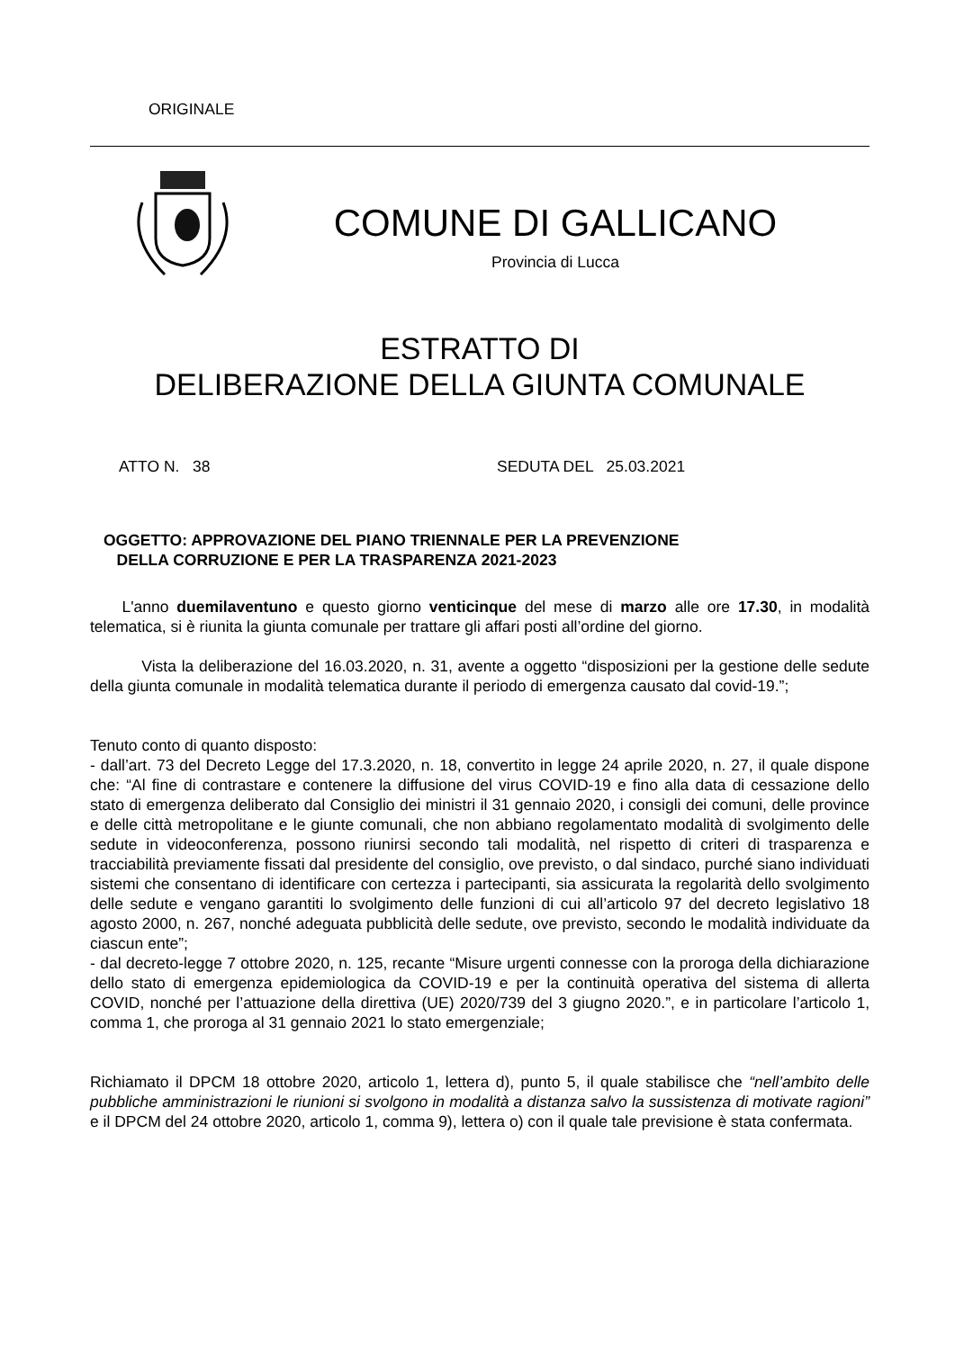ORIGINALE
COMUNE DI GALLICANO
Provincia di Lucca
ESTRATTO DI
DELIBERAZIONE DELLA GIUNTA COMUNALE
ATTO N. 38 SEDUTA DEL 25.03.2021
OGGETTO: APPROVAZIONE DEL PIANO TRIENNALE PER LA PREVENZIONE
DELLA CORRUZIONE E PER LA TRASPARENZA 2021-2023
L'anno duemilaventuno e questo giorno venticinque del mese di marzo alle ore 17.30, in modalità telematica, si è riunita la giunta comunale per trattare gli affari posti all’ordine del giorno.
Vista la deliberazione del 16.03.2020, n. 31, avente a oggetto “disposizioni per la gestione delle sedute della giunta comunale in modalità telematica durante il periodo di emergenza causato dal covid-19.”;
Tenuto conto di quanto disposto:
- dall’art. 73 del Decreto Legge del 17.3.2020, n. 18, convertito in legge 24 aprile 2020, n. 27, il quale dispone che: “Al fine di contrastare e contenere la diffusione del virus COVID-19 e fino alla data di cessazione dello stato di emergenza deliberato dal Consiglio dei ministri il 31 gennaio 2020, i consigli dei comuni, delle province e delle città metropolitane e le giunte comunali, che non abbiano regolamentato modalità di svolgimento delle sedute in videoconferenza, possono riunirsi secondo tali modalità, nel rispetto di criteri di trasparenza e tracciabilità previamente fissati dal presidente del consiglio, ove previsto, o dal sindaco, purché siano individuati sistemi che consentano di identificare con certezza i partecipanti, sia assicurata la regolarità dello svolgimento delle sedute e vengano garantiti lo svolgimento delle funzioni di cui all’articolo 97 del decreto legislativo 18 agosto 2000, n. 267, nonché adeguata pubblicità delle sedute, ove previsto, secondo le modalità individuate da ciascun ente”;
- dal decreto-legge 7 ottobre 2020, n. 125, recante “Misure urgenti connesse con la proroga della dichiarazione dello stato di emergenza epidemiologica da COVID-19 e per la continuità operativa del sistema di allerta COVID, nonché per l’attuazione della direttiva (UE) 2020/739 del 3 giugno 2020.”, e in particolare l’articolo 1, comma 1, che proroga al 31 gennaio 2021 lo stato emergenziale;
Richiamato il DPCM 18 ottobre 2020, articolo 1, lettera d), punto 5, il quale stabilisce che “nell’ambito delle pubbliche amministrazioni le riunioni si svolgono in modalità a distanza salvo la sussistenza di motivate ragioni” e il DPCM del 24 ottobre 2020, articolo 1, comma 9), lettera o) con il quale tale previsione è stata confermata.